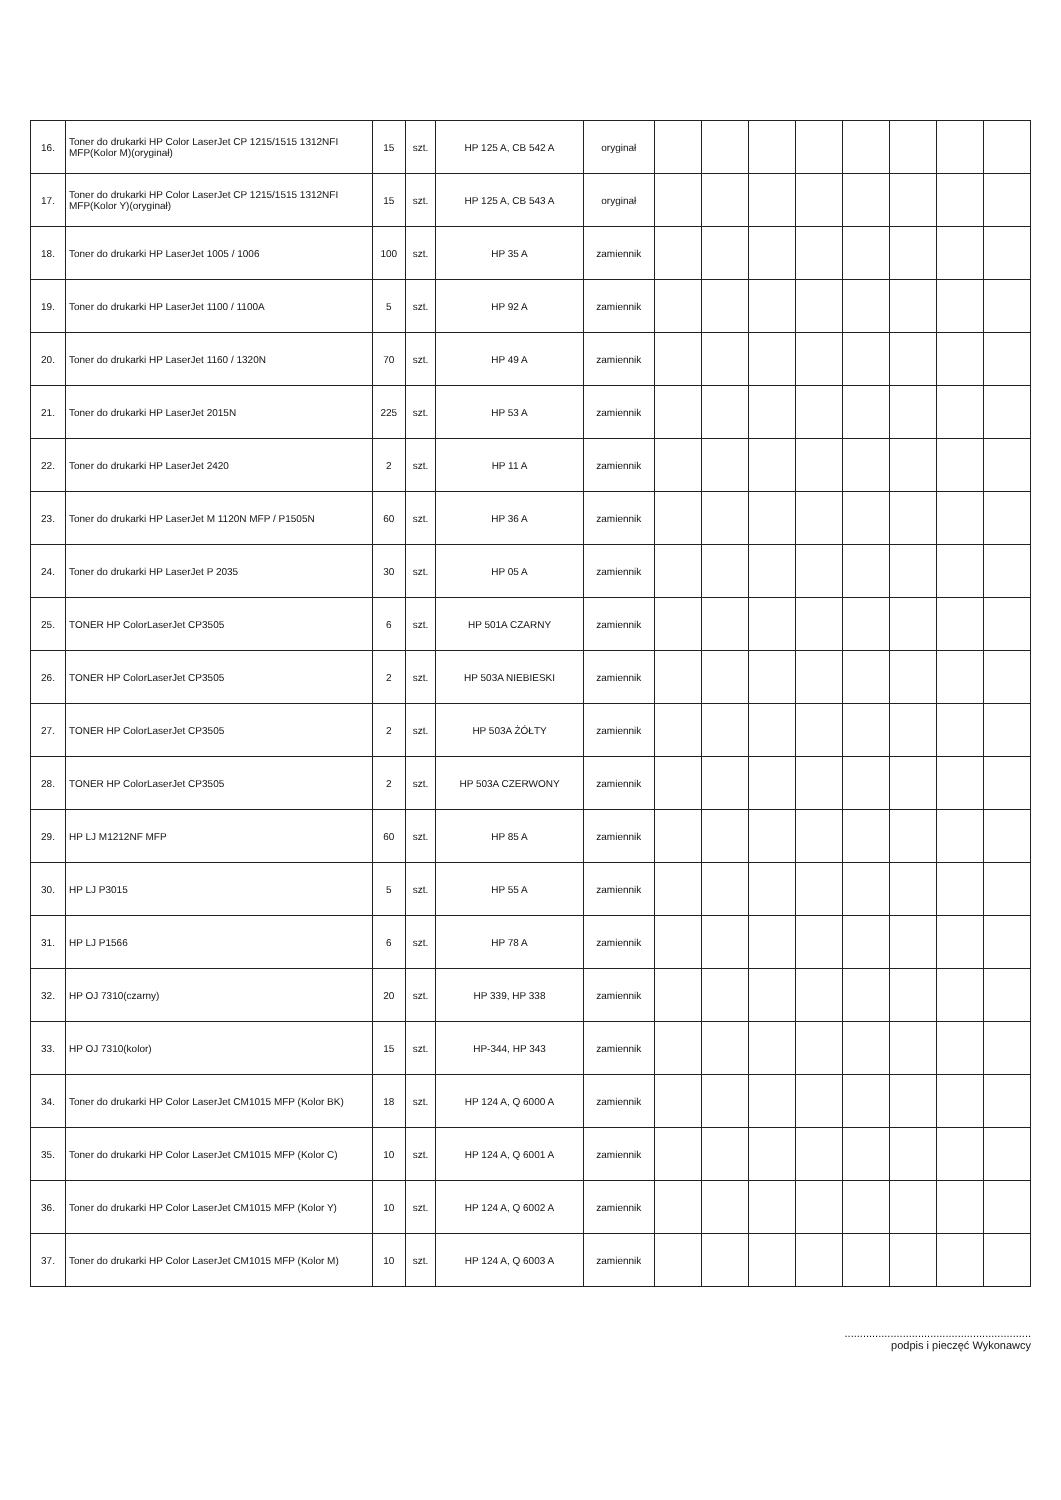| 16. | Toner do drukarki HP Color LaserJet CP 1215/1515 1312NFI MFP(Kolor M)(oryginał) | 15 | szt. | HP 125 A, CB 542 A | oryginał | | | | | | | | |
| 17. | Toner do drukarki HP Color LaserJet CP 1215/1515 1312NFI MFP(Kolor Y)(oryginał) | 15 | szt. | HP 125 A, CB 543 A | oryginał | | | | | | | | |
| 18. | Toner do drukarki HP LaserJet 1005 / 1006 | 100 | szt. | HP 35 A | zamiennik | | | | | | | | |
| 19. | Toner do drukarki HP LaserJet 1100 / 1100A | 5 | szt. | HP 92 A | zamiennik | | | | | | | | |
| 20. | Toner do drukarki HP LaserJet 1160 / 1320N | 70 | szt. | HP 49 A | zamiennik | | | | | | | | |
| 21. | Toner do drukarki HP LaserJet 2015N | 225 | szt. | HP 53 A | zamiennik | | | | | | | | |
| 22. | Toner do drukarki HP LaserJet 2420 | 2 | szt. | HP 11 A | zamiennik | | | | | | | | |
| 23. | Toner do drukarki HP LaserJet M 1120N MFP / P1505N | 60 | szt. | HP 36 A | zamiennik | | | | | | | | |
| 24. | Toner do drukarki HP LaserJet P 2035 | 30 | szt. | HP 05 A | zamiennik | | | | | | | | |
| 25. | TONER HP ColorLaserJet CP3505 | 6 | szt. | HP 501A CZARNY | zamiennik | | | | | | | | |
| 26. | TONER HP ColorLaserJet CP3505 | 2 | szt. | HP 503A NIEBIESKI | zamiennik | | | | | | | | |
| 27. | TONER HP ColorLaserJet CP3505 | 2 | szt. | HP 503A ŻÓŁTY | zamiennik | | | | | | | | |
| 28. | TONER HP ColorLaserJet CP3505 | 2 | szt. | HP 503A CZERWONY | zamiennik | | | | | | | | |
| 29. | HP LJ M1212NF MFP | 60 | szt. | HP 85 A | zamiennik | | | | | | | | |
| 30. | HP LJ P3015 | 5 | szt. | HP 55 A | zamiennik | | | | | | | | |
| 31. | HP LJ P1566 | 6 | szt. | HP 78 A | zamiennik | | | | | | | | |
| 32. | HP OJ 7310(czarny) | 20 | szt. | HP 339, HP 338 | zamiennik | | | | | | | | |
| 33. | HP OJ 7310(kolor) | 15 | szt. | HP-344, HP 343 | zamiennik | | | | | | | | |
| 34. | Toner do drukarki HP Color LaserJet CM1015 MFP (Kolor BK) | 18 | szt. | HP 124 A, Q 6000 A | zamiennik | | | | | | | | |
| 35. | Toner do drukarki HP Color LaserJet CM1015 MFP (Kolor C) | 10 | szt. | HP 124 A, Q 6001 A | zamiennik | | | | | | | | |
| 36. | Toner do drukarki HP Color LaserJet CM1015 MFP (Kolor Y) | 10 | szt. | HP 124 A, Q 6002 A | zamiennik | | | | | | | | |
| 37. | Toner do drukarki HP Color LaserJet CM1015 MFP (Kolor M) | 10 | szt. | HP 124 A, Q 6003 A | zamiennik | | | | | | | | |
.............................................................
podpis i pieczęć Wykonawcy